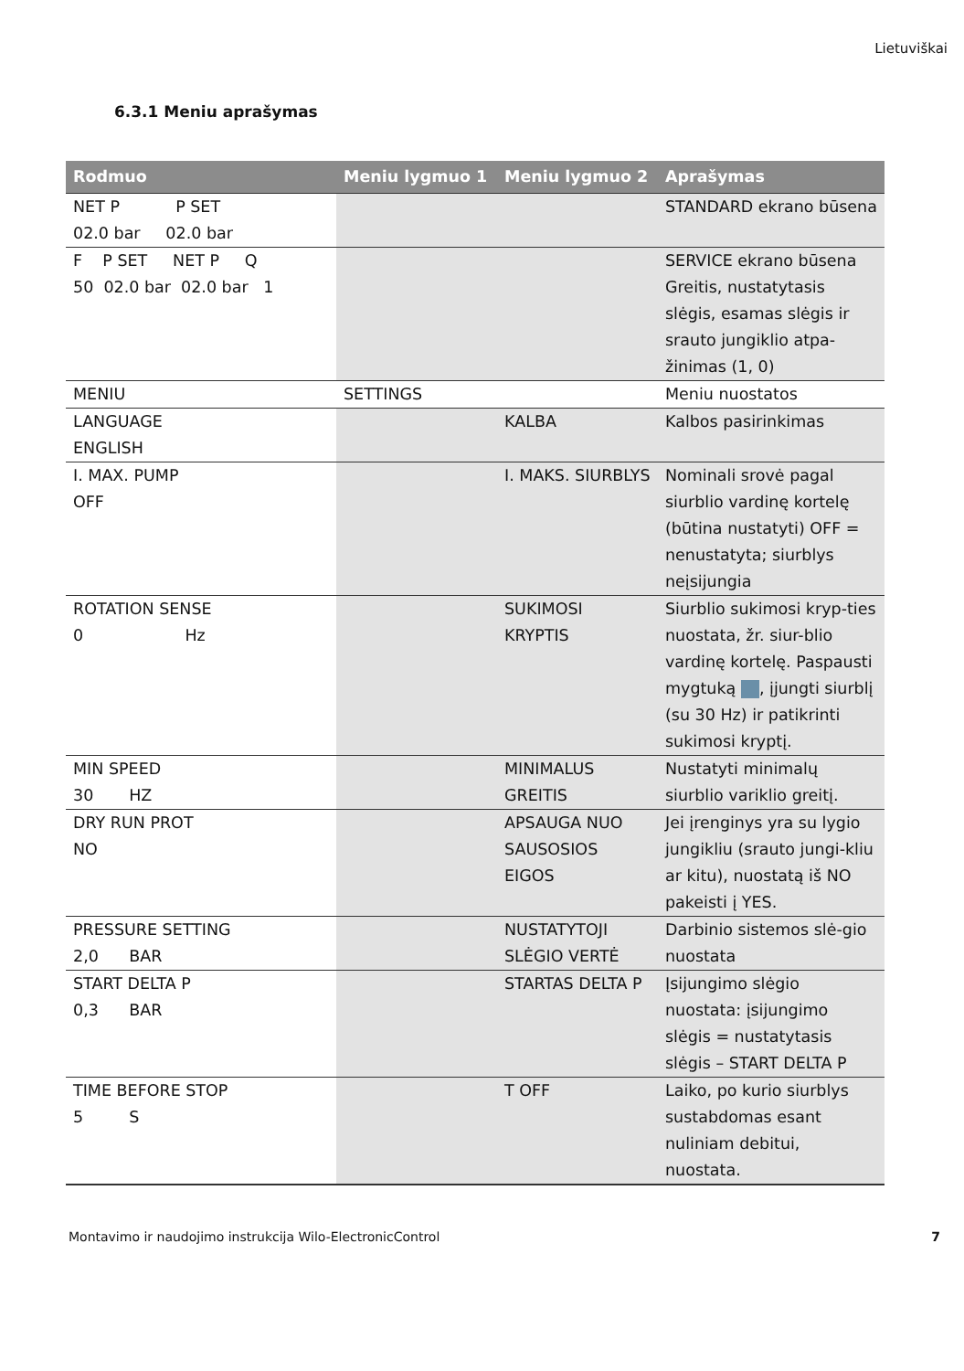Lietuviškai
6.3.1 Meniu aprašymas
| Rodmuo | Meniu lygmuo 1 | Meniu lygmuo 2 | Aprašymas |
| --- | --- | --- | --- |
| NET P P SET 02.0 bar 02.0 bar | | | STANDARD ekrano būsena |
| F P SET NET P Q 50 02.0 bar 02.0 bar 1 | | | SERVICE ekrano būsena Greitis, nustatytasis slėgis, esamas slėgis ir srauto jungiklio atpa-žinimas (1, 0) |
| MENIU | SETTINGS | | Meniu nuostatos |
| LANGUAGE ENGLISH | | KALBA | Kalbos pasirinkimas |
| I. MAX. PUMP OFF | | I. MAKS. SIURBLYS | Nominali srovė pagal siurblio vardinę kortelę (būtina nustatyti) OFF = nenustatyta; siurblys neįsijungia |
| ROTATION SENSE 0 Hz | | SUKIMOSI KRYPTIS | Siurblio sukimosi kryp-ties nuostata, žr. siur-blio vardinę kortelę. Paspausti mygtuką , įjungti siurblį (su 30 Hz) ir patikrinti sukimosi kryptį. |
| MIN SPEED 30 HZ | | MINIMALUS GREITIS | Nustatyti minimalų siurblio variklio greitį. |
| DRY RUN PROT NO | | APSAUGA NUO SAUSOSIOS EIGOS | Jei įrenginys yra su lygio jungikliu (srauto jungi-kliu ar kitu), nuostatą iš NO pakeisti į YES. |
| PRESSURE SETTING 2,0 BAR | | NUSTATYTOJI SLĖGIO VERTĖ | Darbinio sistemos slė-gio nuostata |
| START DELTA P 0,3 BAR | | STARTAS DELTA P | Įsijungimo slėgio nuostata: įsijungimo slėgis = nustatytasis slėgis – START DELTA P |
| TIME BEFORE STOP 5 S | | T OFF | Laiko, po kurio siurblys sustabdomas esant nuliniam debitui, nuostata. |
Montavimo ir naudojimo instrukcija Wilo-ElectronicControl
7